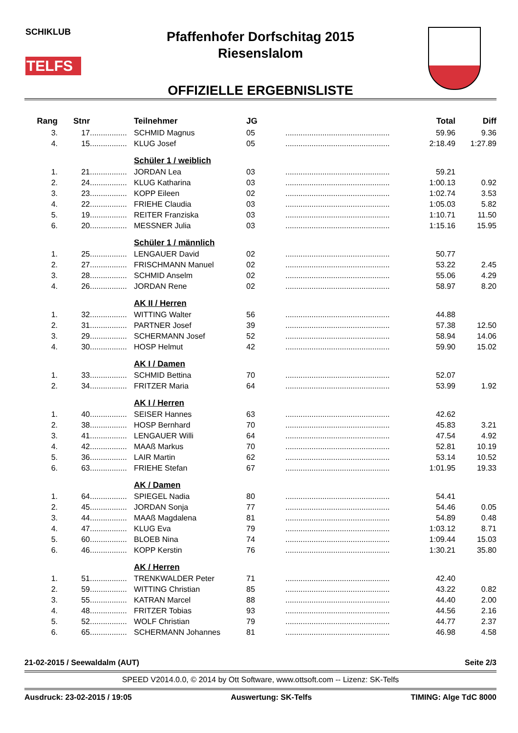SCHIKLUB
TELFS
Pfaffenhofer Dorfschitag 2015
Riesenslalom
OFFIZIELLE ERGEBNISLISTE
| Rang | Stnr | | Teilnehmer | JG | | Total | Diff |
| --- | --- | --- | --- | --- | --- | --- | --- |
| 3. | 17 | ................. | SCHMID Magnus | 05 | ................................................ | 59.96 | 9.36 |
| 4. | 15 | ................. | KLUG Josef | 05 | ................................................ | 2:18.49 | 1:27.89 |
| | | | Schüler 1 / weiblich | | | | |
| 1. | 21 | ................. | JORDAN Lea | 03 | ................................................ | 59.21 | |
| 2. | 24 | ................. | KLUG Katharina | 03 | ................................................ | 1:00.13 | 0.92 |
| 3. | 23 | ................. | KOPP Eileen | 02 | ................................................ | 1:02.74 | 3.53 |
| 4. | 22 | ................. | FRIEHE Claudia | 03 | ................................................ | 1:05.03 | 5.82 |
| 5. | 19 | ................. | REITER Franziska | 03 | ................................................ | 1:10.71 | 11.50 |
| 6. | 20 | ................. | MESSNER Julia | 03 | ................................................ | 1:15.16 | 15.95 |
| | | | Schüler 1 / männlich | | | | |
| 1. | 25 | ................. | LENGAUER David | 02 | ................................................ | 50.77 | |
| 2. | 27 | ................. | FRISCHMANN Manuel | 02 | ................................................ | 53.22 | 2.45 |
| 3. | 28 | ................. | SCHMID Anselm | 02 | ................................................ | 55.06 | 4.29 |
| 4. | 26 | ................. | JORDAN Rene | 02 | ................................................ | 58.97 | 8.20 |
| | | | AK II / Herren | | | | |
| 1. | 32 | ................. | WITTING Walter | 56 | ................................................ | 44.88 | |
| 2. | 31 | ................. | PARTNER Josef | 39 | ................................................ | 57.38 | 12.50 |
| 3. | 29 | ................. | SCHERMANN Josef | 52 | ................................................ | 58.94 | 14.06 |
| 4. | 30 | ................. | HOSP Helmut | 42 | ................................................ | 59.90 | 15.02 |
| | | | AK I / Damen | | | | |
| 1. | 33 | ................. | SCHMID Bettina | 70 | ................................................ | 52.07 | |
| 2. | 34 | ................. | FRITZER Maria | 64 | ................................................ | 53.99 | 1.92 |
| | | | AK I / Herren | | | | |
| 1. | 40 | ................. | SEISER Hannes | 63 | ................................................ | 42.62 | |
| 2. | 38 | ................. | HOSP Bernhard | 70 | ................................................ | 45.83 | 3.21 |
| 3. | 41 | ................. | LENGAUER Willi | 64 | ................................................ | 47.54 | 4.92 |
| 4. | 42 | ................. | MAAß Markus | 70 | ................................................ | 52.81 | 10.19 |
| 5. | 36 | ................. | LAIR Martin | 62 | ................................................ | 53.14 | 10.52 |
| 6. | 63 | ................. | FRIEHE Stefan | 67 | ................................................ | 1:01.95 | 19.33 |
| | | | AK / Damen | | | | |
| 1. | 64 | ................. | SPIEGEL Nadia | 80 | ................................................ | 54.41 | |
| 2. | 45 | ................. | JORDAN Sonja | 77 | ................................................ | 54.46 | 0.05 |
| 3. | 44 | ................. | MAAß Magdalena | 81 | ................................................ | 54.89 | 0.48 |
| 4. | 47 | ................. | KLUG Eva | 79 | ................................................ | 1:03.12 | 8.71 |
| 5. | 60 | ................. | BLOEB Nina | 74 | ................................................ | 1:09.44 | 15.03 |
| 6. | 46 | ................. | KOPP Kerstin | 76 | ................................................ | 1:30.21 | 35.80 |
| | | | AK / Herren | | | | |
| 1. | 51 | ................. | TRENKWALDER Peter | 71 | ................................................ | 42.40 | |
| 2. | 59 | ................. | WITTING Christian | 85 | ................................................ | 43.22 | 0.82 |
| 3. | 55 | ................. | KATRAN Marcel | 88 | ................................................ | 44.40 | 2.00 |
| 4. | 48 | ................. | FRITZER Tobias | 93 | ................................................ | 44.56 | 2.16 |
| 5. | 52 | ................. | WOLF Christian | 79 | ................................................ | 44.77 | 2.37 |
| 6. | 65 | ................. | SCHERMANN Johannes | 81 | ................................................ | 46.98 | 4.58 |
21-02-2015 / Seewaldalm (AUT) Seite 2/3
SPEED V2014.0.0, © 2014 by Ott Software, www.ottsoft.com -- Lizenz: SK-Telfs
Ausdruck: 23-02-2015 / 19:05 Auswertung: SK-Telfs TIMING: Alge TdC 8000